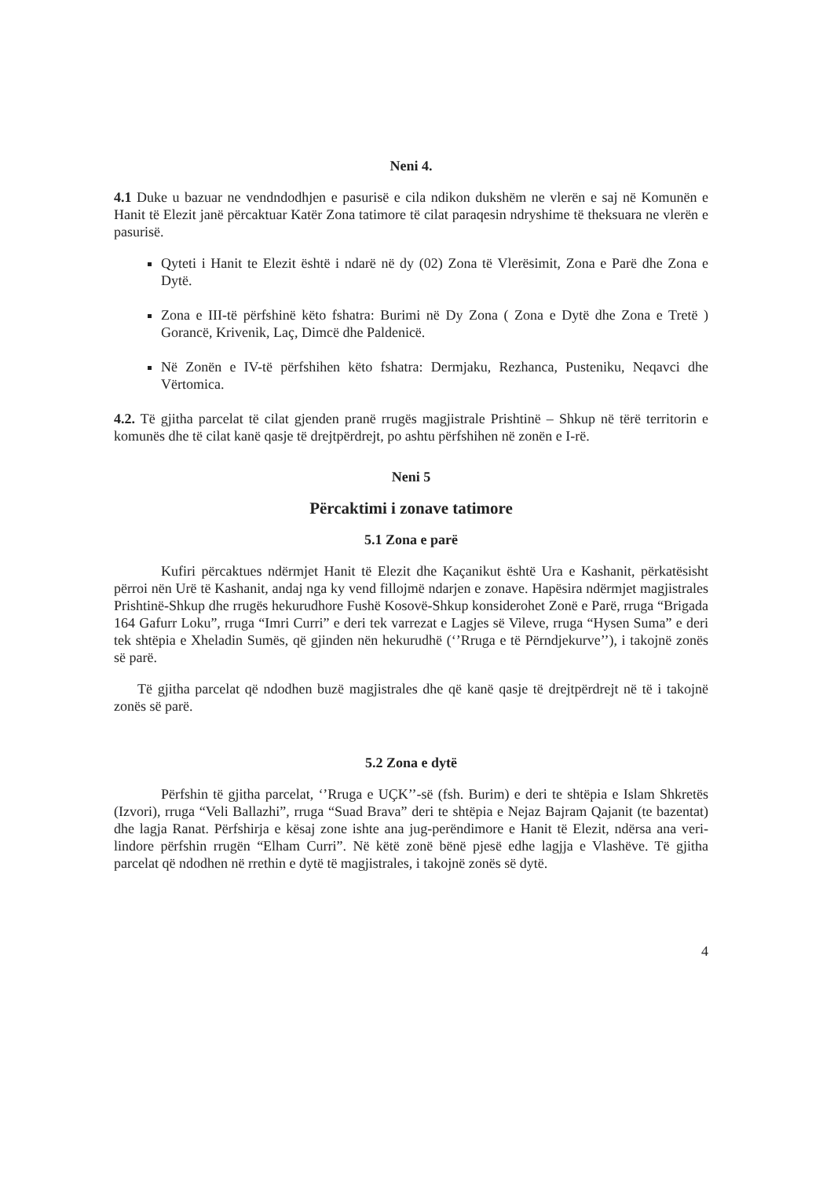Neni 4.
4.1 Duke u bazuar ne vendndodhjen e pasurisë e cila ndikon dukshëm ne vlerën e saj në Komunën e Hanit të Elezit janë përcaktuar Katër Zona tatimore të cilat paraqesin ndryshime të theksuara ne vlerën e pasurisë.
Qyteti i Hanit te Elezit është i ndarë në dy (02) Zona të Vlerësimit, Zona e Parë dhe Zona e Dytë.
Zona e III-të përfshinë këto fshatra: Burimi në Dy Zona ( Zona e Dytë dhe Zona e Tretë ) Gorancë, Krivenik, Laç, Dimcë dhe Paldenicë.
Në Zonën e IV-të përfshihen këto fshatra: Dermjaku, Rezhanca, Pusteniku, Neqavci dhe Vërtomica.
4.2. Të gjitha parcelat të cilat gjenden pranë rrugës magjistrale Prishtinë – Shkup në tërë territorin e komunës dhe të cilat kanë qasje të drejtpërdrejt, po ashtu përfshihen në zonën e I-rë.
Neni 5
Përcaktimi i zonave tatimore
5.1 Zona e parë
Kufiri përcaktues ndërmjet Hanit të Elezit dhe Kaçanikut është Ura e Kashanit, përkatësisht përroi nën Urë të Kashanit, andaj nga ky vend fillojmë ndarjen e zonave. Hapësira ndërmjet magjistrales Prishtinë-Shkup dhe rrugës hekurudhore Fushë Kosovë-Shkup konsiderohet Zonë e Parë, rruga “Brigada 164 Gafurr Loku”, rruga “Imri Curri” e deri tek varrezat e Lagjes së Vileve, rruga “Hysen Suma” e deri tek shtëpia e Xheladin Sumës, që gjinden nën hekurudhë (‘’Rruga e të Përndjekurve’’), i takojnë zonës së parë.
Të gjitha parcelat që ndodhen buzë magjistrales dhe që kanë qasje të drejtpërdrejt në të i takojnë zonës së parë.
5.2 Zona e dytë
Përfshin të gjitha parcelat, ‘’Rruga e UÇK’’-së (fsh. Burim) e deri te shtëpia e Islam Shkretës (Izvori), rruga “Veli Ballazhi”, rruga “Suad Brava” deri te shtëpia e Nejaz Bajram Qajanit (te bazentat) dhe lagja Ranat. Përfshirja e kësaj zone ishte ana jug-perëndimore e Hanit të Elezit, ndërsa ana veri-lindore përfshin rrugën “Elham Curri”. Në këtë zonë bënë pjesë edhe lagjja e Vlashëve. Të gjitha parcelat që ndodhen në rrethin e dytë të magjistrales, i takojnë zonës së dytë.
4